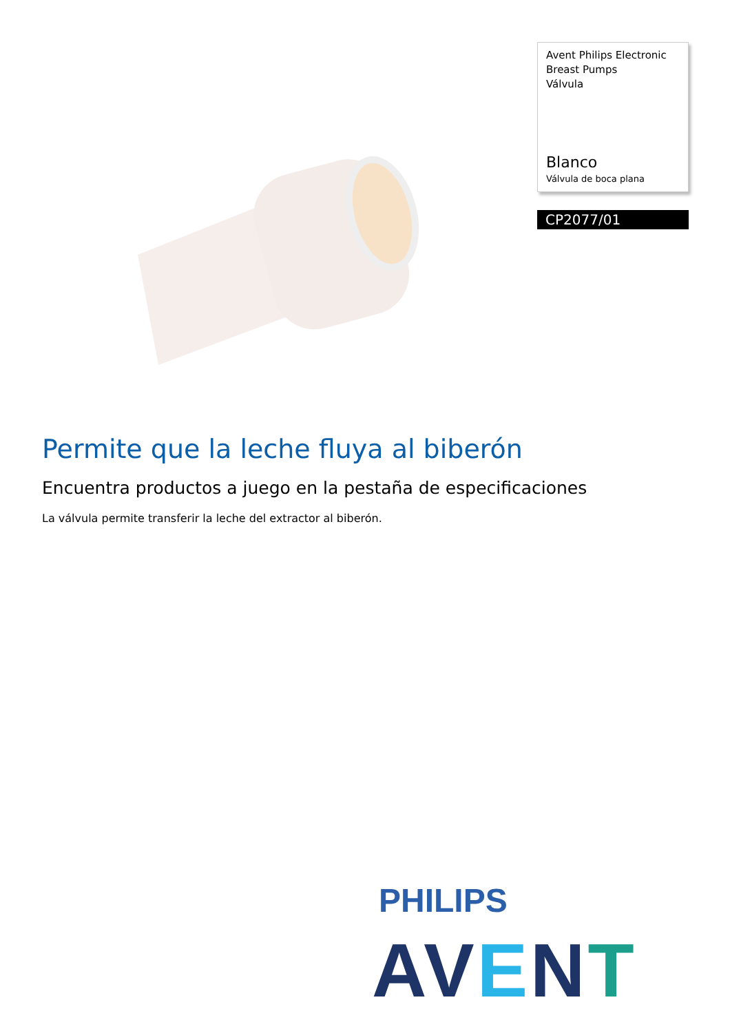Avent Philips Electronic Breast Pumps
Válvula
Blanco
Válvula de boca plana
CP2077/01
Permite que la leche fluya al biberón
Encuentra productos a juego en la pestaña de especificaciones
La válvula permite transferir la leche del extractor al biberón.
PHILIPS
AVENT